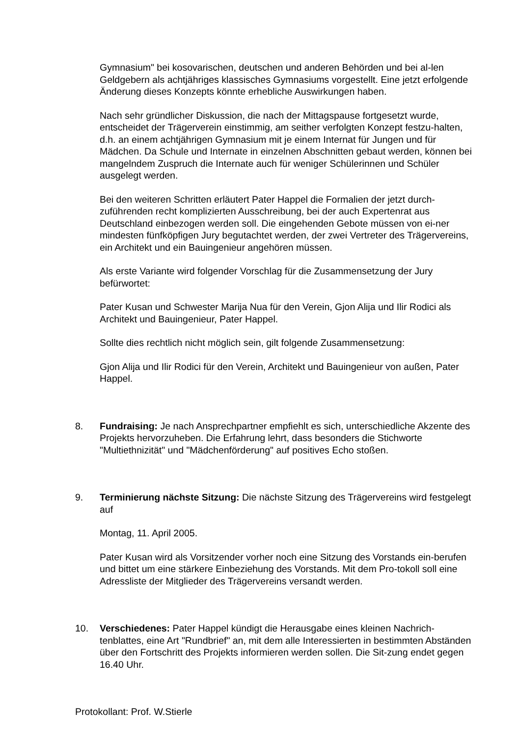Gymnasium" bei kosovarischen, deutschen und anderen Behörden und bei al-len Geldgebern als achtjähriges klassisches Gymnasiums vorgestellt. Eine jetzt erfolgende Änderung dieses Konzepts könnte erhebliche Auswirkungen haben.
Nach sehr gründlicher Diskussion, die nach der Mittagspause fortgesetzt wurde, entscheidet der Trägerverein einstimmig, am seither verfolgten Konzept festzu-halten, d.h. an einem achtjährigen Gymnasium mit je einem Internat für Jungen und für Mädchen. Da Schule und Internate in einzelnen Abschnitten gebaut werden, können bei mangelndem Zuspruch die Internate auch für weniger Schülerinnen und Schüler ausgelegt werden.
Bei den weiteren Schritten erläutert Pater Happel die Formalien der jetzt durch-zuführenden recht komplizierten Ausschreibung, bei der auch Expertenrat aus Deutschland einbezogen werden soll. Die eingehenden Gebote müssen von ei-ner mindesten fünfköpfigen Jury begutachtet werden, der zwei Vertreter des Trägervereins, ein Architekt und ein Bauingenieur angehören müssen.
Als erste Variante wird folgender Vorschlag für die Zusammensetzung der Jury befürwortet:
Pater Kusan und Schwester Marija Nua für den Verein, Gjon Alija und Ilir Rodici als Architekt und Bauingenieur, Pater Happel.
Sollte dies rechtlich nicht möglich sein, gilt folgende Zusammensetzung:
Gjon Alija und Ilir Rodici für den Verein, Architekt und Bauingenieur von außen, Pater Happel.
8. Fundraising: Je nach Ansprechpartner empfiehlt es sich, unterschiedliche Akzente des Projekts hervorzuheben. Die Erfahrung lehrt, dass besonders die Stichworte "Multiethnizität" und "Mädchenförderung" auf positives Echo stoßen.
9. Terminierung nächste Sitzung: Die nächste Sitzung des Trägervereins wird festgelegt auf
Montag, 11. April 2005.
Pater Kusan wird als Vorsitzender vorher noch eine Sitzung des Vorstands ein-berufen und bittet um eine stärkere Einbeziehung des Vorstands. Mit dem Pro-tokoll soll eine Adressliste der Mitglieder des Trägervereins versandt werden.
10. Verschiedenes: Pater Happel kündigt die Herausgabe eines kleinen Nachrich-tenblattes, eine Art "Rundbrief" an, mit dem alle Interessierten in bestimmten Abständen über den Fortschritt des Projekts informieren werden sollen. Die Sit-zung endet gegen 16.40 Uhr.
Protokollant: Prof. W.Stierle